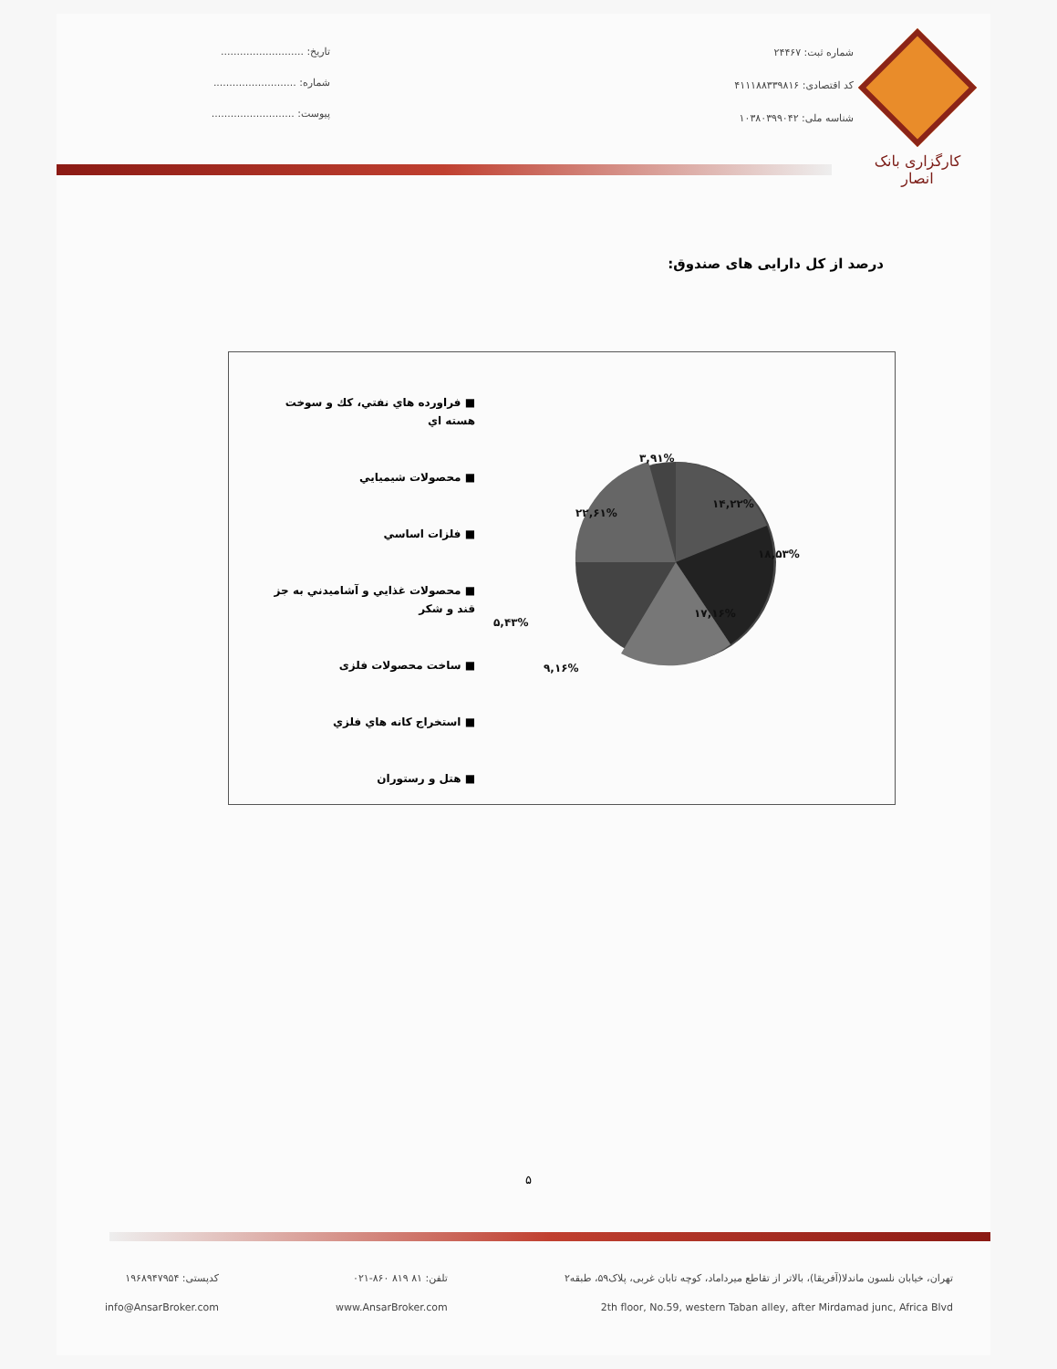کارگزاری بانک انصار
شماره ثبت: ۲۴۴۶۷
کد اقتصادی: ۴۱۱۱۸۸۳۳۹۸۱۶
شناسه ملی: ۱۰۳۸۰۳۹۹۰۴۲
تاریخ: ..........................
شماره: ..........................
پیوست: ..........................
درصد از کل دارایی های صندوق:
■ فراورده هاي نفتي، كك و سوخت هسته اي
■ محصولات شيميايي
■ فلزات اساسي
■ محصولات غذايي و آشاميدني به جز قند و شكر
■ ساخت محصولات فلزی
■ استخراج كانه هاي فلزي
■ هتل و رستوران
۳,۹۱%
۱۴,۲۲%
۱۸,۵۳%
۱۷,۱۶%
۲۲,۶۱%
۵,۴۳%
۹,۱۶%
۵
تهران، خیابان نلسون ماندلا(آفریقا)، بالاتر از تقاطع میرداماد، کوچه تابان غربی، پلاک۵۹، طبقه۲
2th floor, No.59, western Taban alley, after Mirdamad junc, Africa Blvd
تلفن: ۸۱ ۸۱۹ ۸۶۰-۰۲۱
www.AnsarBroker.com
کدپستی: ۱۹۶۸۹۴۷۹۵۴
info@AnsarBroker.com